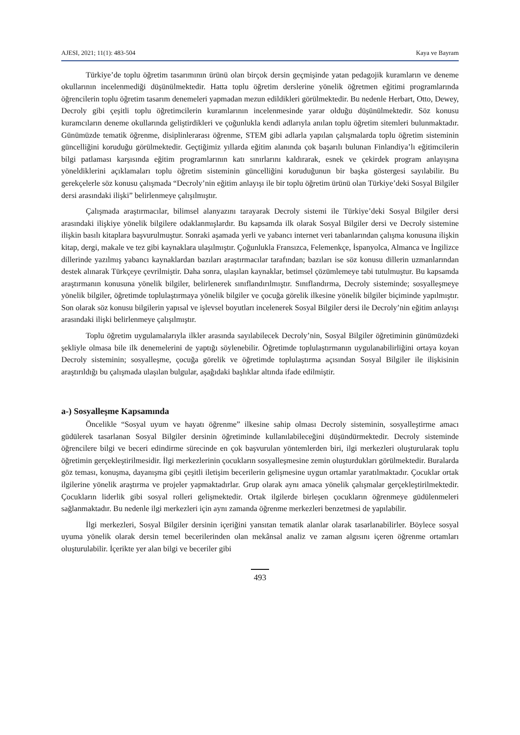AJESI, 2021; 11(1): 483-504 Kaya ve Bayram
Türkiye’de toplu öğretim tasarımının ürünü olan birçok dersin geçmişinde yatan pedagojik kuramların ve deneme okullarının incelenmediği düşünülmektedir. Hatta toplu öğretim derslerine yönelik öğretmen eğitimi programlarında öğrencilerin toplu öğretim tasarım denemeleri yapmadan mezun edildikleri görülmektedir. Bu nedenle Herbart, Otto, Dewey, Decroly gibi çeşitli toplu öğretimcilerin kuramlarının incelenmesinde yarar olduğu düşünülmektedir. Söz konusu kuramcıların deneme okullarında geliştirdikleri ve çoğunlukla kendi adlarıyla anılan toplu öğretim sitemleri bulunmaktadır. Günümüzde tematik öğrenme, disiplinlerarası öğrenme, STEM gibi adlarla yapılan çalışmalarda toplu öğretim sisteminin güncelliğini koruduğu görülmektedir. Geçtiğimiz yıllarda eğitim alanında çok başarılı bulunan Finlandiya’lı eğitimcilerin bilgi patlaması karşısında eğitim programlarının katı sınırlarını kaldırarak, esnek ve çekirdek program anlayışına yöneldiklerini açıklamaları toplu öğretim sisteminin güncelliğini koruduğunun bir başka göstergesi sayılabilir. Bu gerekçelerle söz konusu çalışmada “Decroly’nin eğitim anlayışı ile bir toplu öğretim ürünü olan Türkiye’deki Sosyal Bilgiler dersi arasındaki ilişki” belirlenmeye çalışılmıştır.
Çalışmada araştırmacılar, bilimsel alanyazını tarayarak Decroly sistemi ile Türkiye’deki Sosyal Bilgiler dersi arasındaki ilişkiye yönelik bilgilere odaklanmışlardır. Bu kapsamda ilk olarak Sosyal Bilgiler dersi ve Decroly sistemine ilişkin basılı kitaplara başvurulmuştur. Sonraki aşamada yerli ve yabancı internet veri tabanlarından çalışma konusuna ilişkin kitap, dergi, makale ve tez gibi kaynaklara ulaşılmıştır. Çoğunlukla Fransızca, Felemenkçe, İspanyolca, Almanca ve İngilizce dillerinde yazılmış yabancı kaynaklardan bazıları araştırmacılar tarafından; bazıları ise söz konusu dillerin uzmanlarından destek alınarak Türkçeye çevrilmiştir. Daha sonra, ulaşılan kaynaklar, betimsel çözümlemeye tabi tutulmuştur. Bu kapsamda araştırmanın konusuna yönelik bilgiler, belirlenerek sınıflandırılmıştır. Sınıflandırma, Decroly sisteminde; sosyalleşmeye yönelik bilgiler, öğretimde toplulaştırmaya yönelik bilgiler ve çocuğa görelik ilkesine yönelik bilgiler biçiminde yapılmıştır. Son olarak söz konusu bilgilerin yapısal ve işlevsel boyutları incelenerek Sosyal Bilgiler dersi ile Decroly’nin eğitim anlayışı arasındaki ilişki belirlenmeye çalışılmıştır.
Toplu öğretim uygulamalarıyla ilkler arasında sayılabilecek Decroly’nin, Sosyal Bilgiler öğretiminin günümüzdeki şekliyle olmasa bile ilk denemelerini de yaptığı söylenebilir. Öğretimde toplulaştırmanın uygulanabilirliğini ortaya koyan Decroly sisteminin; sosyalleşme, çocuğa görelik ve öğretimde toplulaştırma açısından Sosyal Bilgiler ile ilişkisinin araştırıldığı bu çalışmada ulaşılan bulgular, aşağıdaki başlıklar altında ifade edilmiştir.
a-) Sosyalleşme Kapsamında
Öncelikle “Sosyal uyum ve hayatı öğrenme” ilkesine sahip olması Decroly sisteminin, sosyalleştirme amacı güdülerek tasarlanan Sosyal Bilgiler dersinin öğretiminde kullanılabileceğini düşündürmektedir. Decroly sisteminde öğrencilere bilgi ve beceri edindirme sürecinde en çok başvurulan yöntemlerden biri, ilgi merkezleri oluşturularak toplu öğretimin gerçekleştirilmesidir. İlgi merkezlerinin çocukların sosyalleşmesine zemin oluşturdukları görülmektedir. Buralarda göz teması, konuşma, dayanışma gibi çeşitli iletişim becerilerin gelişmesine uygun ortamlar yaratılmaktadır. Çocuklar ortak ilgilerine yönelik araştırma ve projeler yapmaktadırlar. Grup olarak aynı amaca yönelik çalışmalar gerçekleştirilmektedir. Çocukların liderlik gibi sosyal rolleri gelişmektedir. Ortak ilgilerde birleşen çocukların öğrenmeye güdülenmeleri sağlanmaktadır. Bu nedenle ilgi merkezleri için aynı zamanda öğrenme merkezleri benzetmesi de yapılabilir.
İlgi merkezleri, Sosyal Bilgiler dersinin içeriğini yansıtan tematik alanlar olarak tasarlanabilirler. Böylece sosyal uyuma yönelik olarak dersin temel becerilerinden olan mekânsal analiz ve zaman algısını içeren öğrenme ortamları oluşturulabilir. İçerikte yer alan bilgi ve beceriler gibi
493